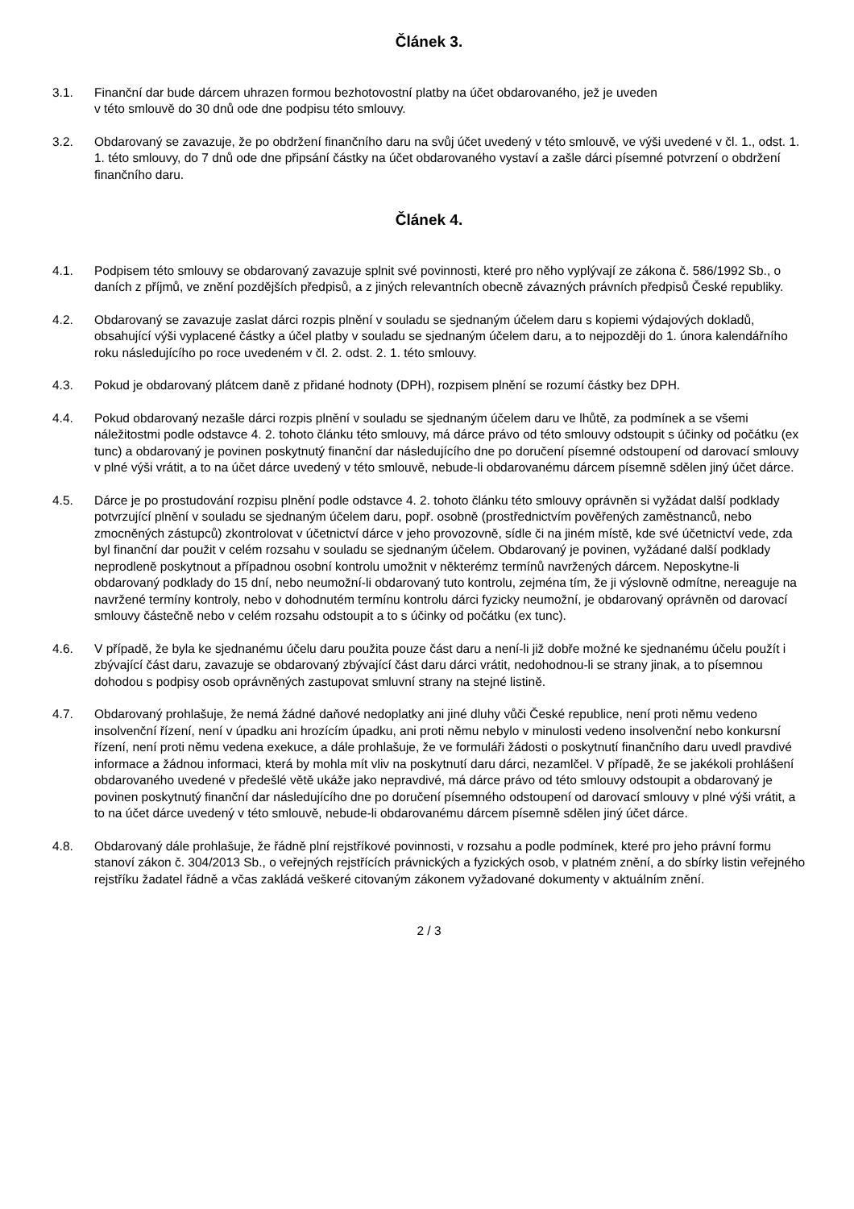Článek 3.
3.1. Finanční dar bude dárcem uhrazen formou bezhotovostní platby na účet obdarovaného, jež je uveden
v této smlouvě do 30 dnů ode dne podpisu této smlouvy.
3.2. Obdarovaný se zavazuje, že po obdržení finančního daru na svůj účet uvedený v této smlouvě, ve výši uvedené v čl. 1., odst. 1. 1. této smlouvy, do 7 dnů ode dne připsání částky na účet obdarovaného vystaví a zašle dárci písemné potvrzení o obdržení finančního daru.
Článek 4.
4.1. Podpisem této smlouvy se obdarovaný zavazuje splnit své povinnosti, které pro něho vyplývají ze zákona č. 586/1992 Sb., o daních z příjmů, ve znění pozdějších předpisů, a z jiných relevantních obecně závazných právních předpisů České republiky.
4.2. Obdarovaný se zavazuje zaslat dárci rozpis plnění v souladu se sjednaným účelem daru s kopiemi výdajových dokladů, obsahující výši vyplacené částky a účel platby v souladu se sjednaným účelem daru, a to nejpozději do 1. února kalendářního roku následujícího po roce uvedeném v čl. 2. odst. 2. 1. této smlouvy.
4.3. Pokud je obdarovaný plátcem daně z přidané hodnoty (DPH), rozpisem plnění se rozumí částky bez DPH.
4.4. Pokud obdarovaný nezašle dárci rozpis plnění v souladu se sjednaným účelem daru ve lhůtě, za podmínek a se všemi náležitostmi podle odstavce 4. 2. tohoto článku této smlouvy, má dárce právo od této smlouvy odstoupit s účinky od počátku (ex tunc) a obdarovaný je povinen poskytnutý finanční dar následujícího dne po doručení písemné odstoupení od darovací smlouvy v plné výši vrátit, a to na účet dárce uvedený v této smlouvě, nebude-li obdarovanému dárcem písemně sdělen jiný účet dárce.
4.5. Dárce je po prostudování rozpisu plnění podle odstavce 4. 2. tohoto článku této smlouvy oprávněn si vyžádat další podklady potvrzující plnění v souladu se sjednaným účelem daru, popř. osobně (prostřednictvím pověřených zaměstnanců, nebo zmocněných zástupců) zkontrolovat v účetnictví dárce v jeho provozovně, sídle či na jiném místě, kde své účetnictví vede, zda byl finanční dar použit v celém rozsahu v souladu se sjednaným účelem. Obdarovaný je povinen, vyžádané další podklady neprodleně poskytnout a případnou osobní kontrolu umožnit v některémz termínů navržených dárcem. Neposkytne-li obdarovaný podklady do 15 dní, nebo neumožní-li obdarovaný tuto kontrolu, zejména tím, že ji výslovně odmítne, nereaguje na navržené termíny kontroly, nebo v dohodnutém termínu kontrolu dárci fyzicky neumožní, je obdarovaný oprávněn od darovací smlouvy částečně nebo v celém rozsahu odstoupit a to s účinky od počátku (ex tunc).
4.6. V případě, že byla ke sjednanému účelu daru použita pouze část daru a není-li již dobře možné ke sjednanému účelu použít i zbývající část daru, zavazuje se obdarovaný zbývající část daru dárci vrátit, nedohodnou-li se strany jinak, a to písemnou dohodou s podpisy osob oprávněných zastupovat smluvní strany na stejné listině.
4.7. Obdarovaný prohlašuje, že nemá žádné daňové nedoplatky ani jiné dluhy vůči České republice, není proti němu vedeno insolvenční řízení, není v úpadku ani hrozícím úpadku, ani proti němu nebylo v minulosti vedeno insolvenční nebo konkursní řízení, není proti němu vedena exekuce, a dále prohlašuje, že ve formuláři žádosti o poskytnutí finančního daru uvedl pravdivé informace a žádnou informaci, která by mohla mít vliv na poskytnutí daru dárci, nezamlčel. V případě, že se jakékoli prohlášení obdarovaného uvedené v předešlé větě ukáže jako nepravdivé, má dárce právo od této smlouvy odstoupit a obdarovaný je povinen poskytnutý finanční dar následujícího dne po doručení písemného odstoupení od darovací smlouvy v plné výši vrátit, a to na účet dárce uvedený v této smlouvě, nebude-li obdarovanému dárcem písemně sdělen jiný účet dárce.
4.8. Obdarovaný dále prohlašuje, že řádně plní rejstříkové povinnosti, v rozsahu a podle podmínek, které pro jeho právní formu stanoví zákon č. 304/2013 Sb., o veřejných rejstřících právnických a fyzických osob, v platném znění, a do sbírky listin veřejného rejstříku žadatel řádně a včas zakládá veškeré citovaným zákonem vyžadované dokumenty v aktuálním znění.
2 / 3